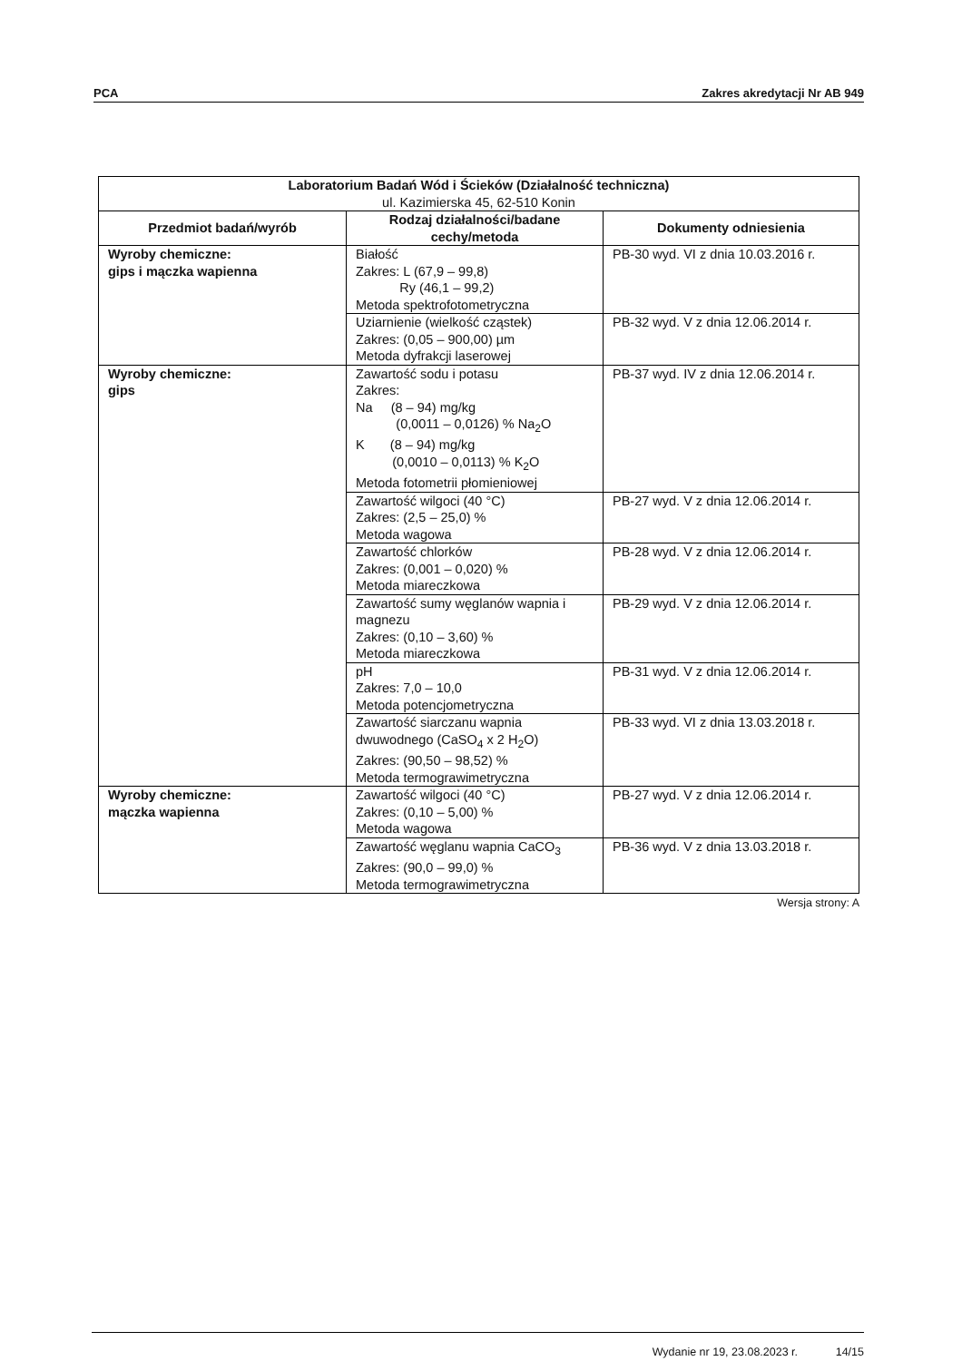PCA Zakres akredytacji Nr AB 949
| Laboratorium Badań Wód i Ścieków (Działalność techniczna) ul. Kazimierska 45, 62-510 Konin | | |
| Przedmiot badań/wyrób | Rodzaj działalności/badane cechy/metoda | Dokumenty odniesienia |
| Wyroby chemiczne: gips i mączka wapienna | Białość Zakres: L (67,9 – 99,8) Ry (46,1 – 99,2) Metoda spektrofotometryczna | PB-30 wyd. VI z dnia 10.03.2016 r. |
| | Uziarnienie (wielkość cząstek) Zakres: (0,05 – 900,00) µm Metoda dyfrakcji laserowej | PB-32 wyd. V z dnia 12.06.2014 r. |
| Wyroby chemiczne: gips | Zawartość sodu i potasu Zakres: Na (8 – 94) mg/kg (0,0011 – 0,0126) % Na<sub>2</sub>O K (8 – 94) mg/kg (0,0010 – 0,0113) % K<sub>2</sub>O Metoda fotometrii płomieniowej | PB-37 wyd. IV z dnia 12.06.2014 r. |
| | Zawartość wilgoci (40 °C) Zakres: (2,5 – 25,0) % Metoda wagowa | PB-27 wyd. V z dnia 12.06.2014 r. |
| | Zawartość chlorków Zakres: (0,001 – 0,020) % Metoda miareczkowa | PB-28 wyd. V z dnia 12.06.2014 r. |
| | Zawartość sumy węglanów wapnia i magnezu Zakres: (0,10 – 3,60) % Metoda miareczkowa | PB-29 wyd. V z dnia 12.06.2014 r. |
| | pH Zakres: 7,0 – 10,0 Metoda potencjometryczna | PB-31 wyd. V z dnia 12.06.2014 r. |
| | Zawartość siarczanu wapnia dwuwodnego (CaSO<sub>4</sub> x 2 H<sub>2</sub>O) Zakres: (90,50 – 98,52) % Metoda termograwimetryczna | PB-33 wyd. VI z dnia 13.03.2018 r. |
| Wyroby chemiczne: mączka wapienna | Zawartość wilgoci (40 °C) Zakres: (0,10 – 5,00) % Metoda wagowa | PB-27 wyd. V z dnia 12.06.2014 r. |
| | Zawartość węglanu wapnia CaCO<sub>3</sub> Zakres: (90,0 – 99,0) % Metoda termograwimetryczna | PB-36 wyd. V z dnia 13.03.2018 r. |
Wersja strony: A
Wydanie nr 19, 23.08.2023 r. 14/15